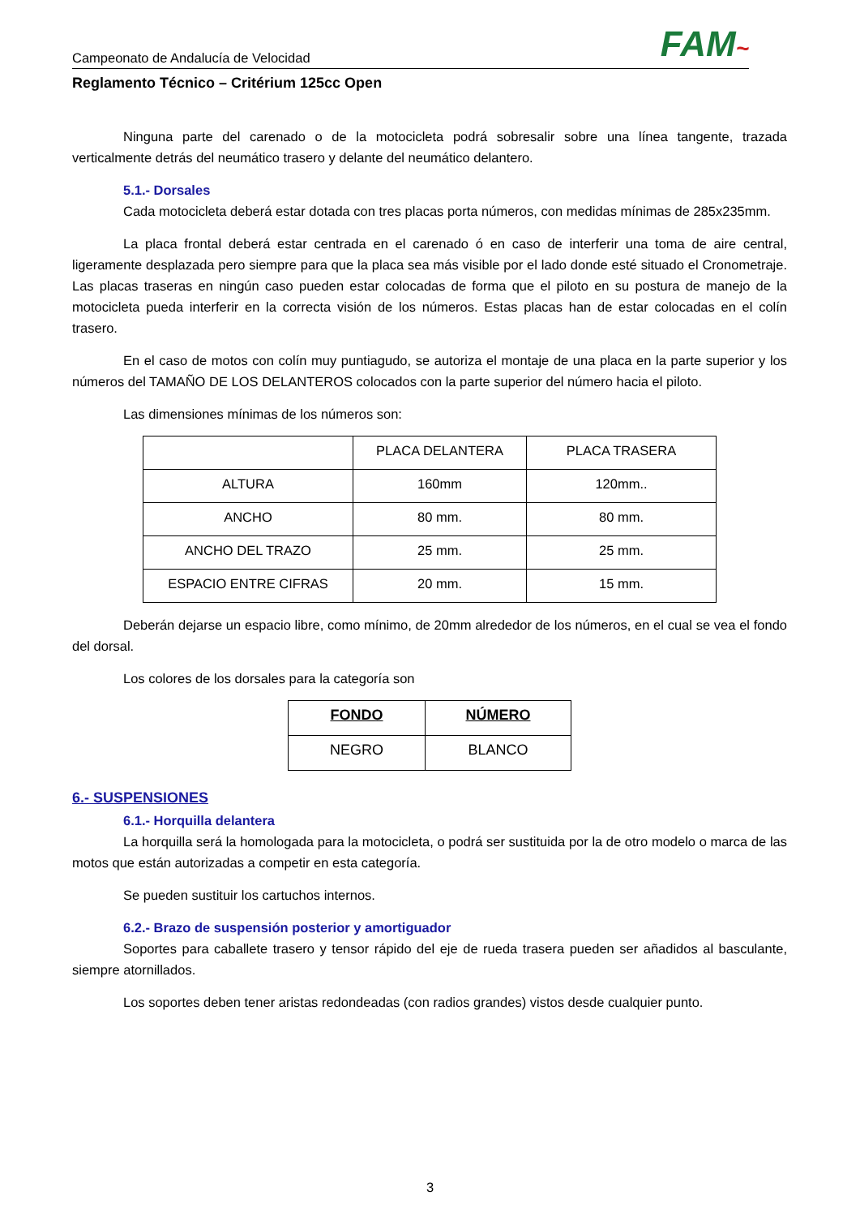Campeonato de Andalucía de Velocidad
FAM~
Reglamento Técnico – Critérium 125cc Open
Ninguna parte del carenado o de la motocicleta podrá sobresalir sobre una línea tangente, trazada verticalmente detrás del neumático trasero y delante del neumático delantero.
5.1.- Dorsales
Cada motocicleta deberá estar dotada con tres placas porta números, con medidas mínimas de 285x235mm.
La placa frontal deberá estar centrada en el carenado ó en caso de interferir una toma de aire central, ligeramente desplazada pero siempre para que la placa sea más visible por el lado donde esté situado el Cronometraje. Las placas traseras en ningún caso pueden estar colocadas de forma que el piloto en su postura de manejo de la motocicleta pueda interferir en la correcta visión de los números. Estas placas han de estar colocadas en el colín trasero.
En el caso de motos con colín muy puntiagudo, se autoriza el montaje de una placa en la parte superior y los números del TAMAÑO DE LOS DELANTEROS colocados con la parte superior del número hacia el piloto.
Las dimensiones mínimas de los números son:
| | PLACA DELANTERA | PLACA TRASERA |
| --- | --- | --- |
| ALTURA | 160mm | 120mm.. |
| ANCHO | 80 mm. | 80 mm. |
| ANCHO DEL TRAZO | 25 mm. | 25 mm. |
| ESPACIO ENTRE CIFRAS | 20 mm. | 15 mm. |
Deberán dejarse un espacio libre, como mínimo, de 20mm alrededor de los números, en el cual se vea el fondo del dorsal.
Los colores de los dorsales para la categoría son
| FONDO | NÚMERO |
| --- | --- |
| NEGRO | BLANCO |
6.- SUSPENSIONES
6.1.- Horquilla delantera
La horquilla será la homologada para la motocicleta, o podrá ser sustituida por la de otro modelo o marca de las motos que están autorizadas a competir en esta categoría.
Se pueden sustituir los cartuchos internos.
6.2.- Brazo de suspensión posterior y amortiguador
Soportes para caballete trasero y tensor rápido del eje de rueda trasera pueden ser añadidos al basculante, siempre atornillados.
Los soportes deben tener aristas redondeadas (con radios grandes) vistos desde cualquier punto.
3